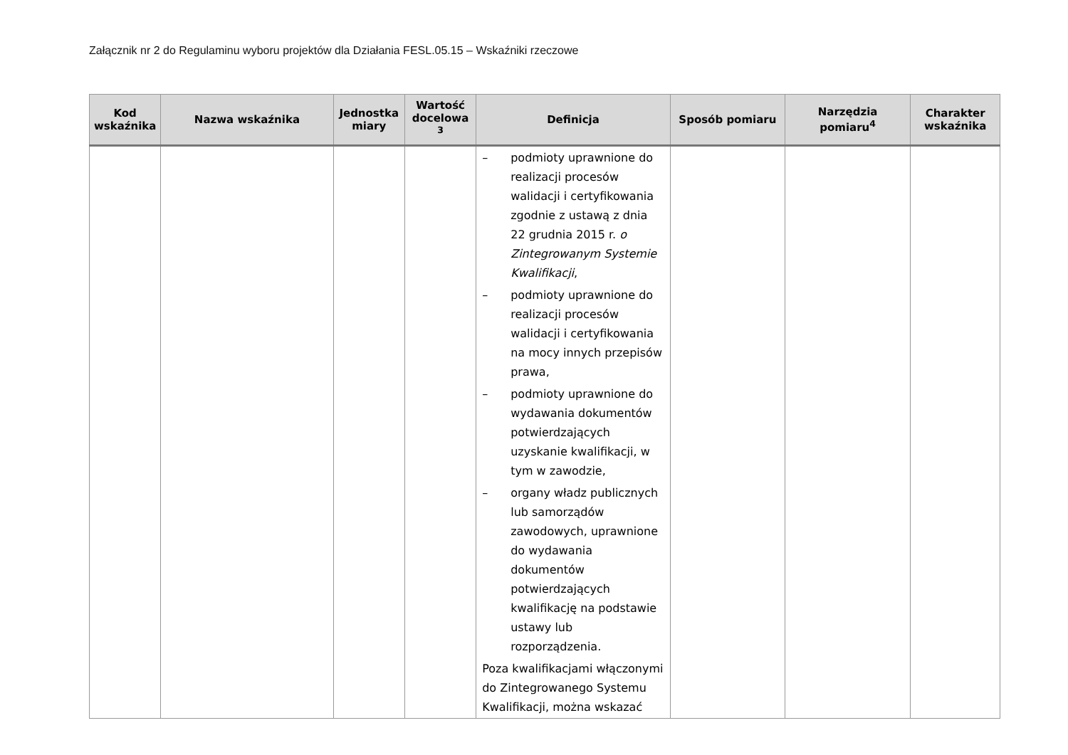Załącznik nr 2 do Regulaminu wyboru projektów dla Działania FESL.05.15 – Wskaźniki rzeczowe
| Kod wskaźnika | Nazwa wskaźnika | Jednostka miary | Wartość docelowa <sup>3</sup> | Definicja | Sposób pomiaru | Narzędzia pomiaru<sup>4</sup> | Charakter wskaźnika |
| --- | --- | --- | --- | --- | --- | --- | --- |
| | | | | – podmioty uprawnione do realizacji procesów walidacji i certyfikowania zgodnie z ustawą z dnia 22 grudnia 2015 r. o Zintegrowanym Systemie Kwalifikacji , – podmioty uprawnione do realizacji procesów walidacji i certyfikowania na mocy innych przepisów prawa, – podmioty uprawnione do wydawania dokumentów potwierdzających uzyskanie kwalifikacji, w tym w zawodzie, – organy władz publicznych lub samorządów zawodowych, uprawnione do wydawania dokumentów potwierdzających kwalifikację na podstawie ustawy lub rozporządzenia. Poza kwalifikacjami włączonymi do Zintegrowanego Systemu Kwalifikacji, można wskazać | | | |